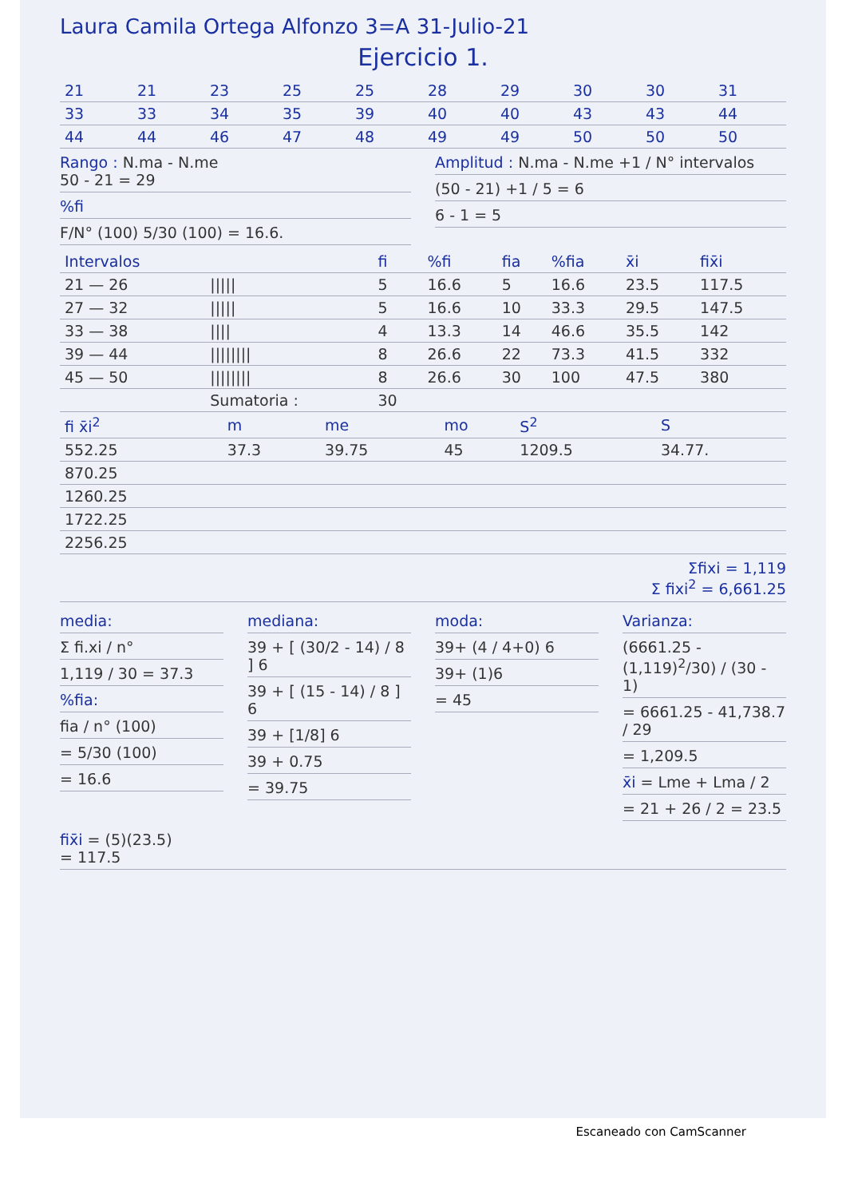Laura Camila Ortega Alfonzo 3=A 31-Julio-21
Ejercicio 1.
| 21 | 21 | 23 | 25 | 25 | 28 | 29 | 30 | 30 | 31 |
| 33 | 33 | 34 | 35 | 39 | 40 | 40 | 43 | 43 | 44 |
| 44 | 44 | 46 | 47 | 48 | 49 | 49 | 50 | 50 | 50 |
Rango : N.ma - N.me
50 - 21 = 29
%fi
F/N° (100) 5/30 (100) = 16.6.
Amplitud : N.ma - N.me +1 / N° intervalos
(50 - 21) +1 / 5 = 6
6 - 1 = 5
| Intervalos | | fi | %fi | fia | %fia | x̄i | fix̄i |
| --- | --- | --- | --- | --- | --- | --- | --- |
| 21 — 26 | ///// | 5 | 16.6 | 5 | 16.6 | 23.5 | 117.5 |
| 27 — 32 | ///// | 5 | 16.6 | 10 | 33.3 | 29.5 | 147.5 |
| 33 — 38 | //// | 4 | 13.3 | 14 | 46.6 | 35.5 | 142 |
| 39 — 44 | //////// | 8 | 26.6 | 22 | 73.3 | 41.5 | 332 |
| 45 — 50 | //////// | 8 | 26.6 | 30 | 100 | 47.5 | 380 |
| | Sumatoria : | 30 | | | | | |
| fi x̄i<sup>2</sup> | m | me | mo | S<sup>2</sup> | S |
| --- | --- | --- | --- | --- | --- |
| 552.25 | 37.3 | 39.75 | 45 | 1209.5 | 34.77. |
| 870.25 | | | | | |
| 1260.25 | | | | | |
| 1722.25 | | | | | |
| 2256.25 | | | | | |
Σfixi = 1,119
Σ fixi<sup>2</sup> = 6,661.25
media:
Σ fi.xi / n°
1,119 / 30 = 37.3
%fia:
fia / n° (100)
= 5/30 (100)
= 16.6
mediana:
39 + [ (30/2 - 14) / 8 ] 6
39 + [ (15 - 14) / 8 ] 6
39 + [1/8] 6
39 + 0.75
= 39.75
moda:
39+ (4 / 4+0) 6
39+ (1)6
= 45
Varianza:
(6661.25 - (1,119)<sup>2</sup>/30) / (30 - 1)
= 6661.25 - 41,738.7 / 29
= 1,209.5
x̄i = Lme + Lma / 2
= 21 + 26 / 2 = 23.5
fix̄i = (5)(23.5)
= 117.5
Escaneado con CamScanner